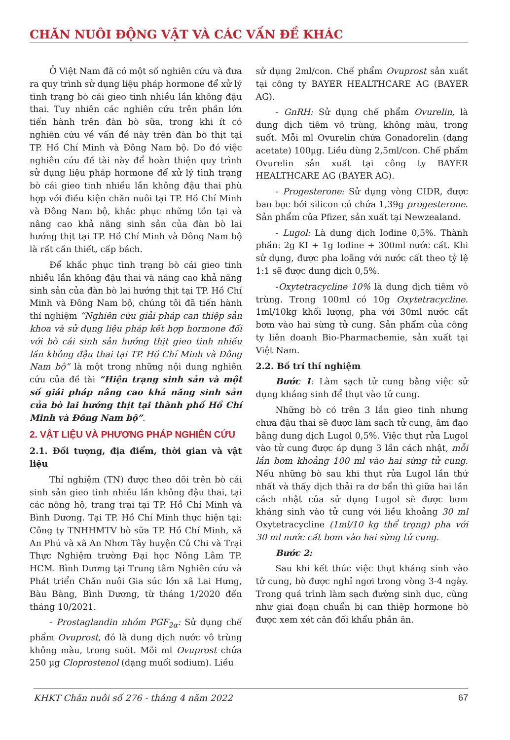CHĂN NUÔI ĐỘNG VẬT VÀ CÁC VẤN ĐỀ KHÁC
Ở Việt Nam đã có một số nghiên cứu và đưa ra quy trình sử dụng liệu pháp hormone để xử lý tình trạng bò cái gieo tinh nhiều lần không đậu thai. Tuy nhiên các nghiên cứu trên phần lớn tiến hành trên đàn bò sữa, trong khi ít có nghiên cứu về vấn đề này trên đàn bò thịt tại TP. Hồ Chí Minh và Đông Nam bộ. Do đó việc nghiên cứu đề tài này để hoàn thiện quy trình sử dụng liệu pháp hormone để xử lý tình trạng bò cái gieo tinh nhiều lần không đậu thai phù hợp với điều kiện chăn nuôi tại TP. Hồ Chí Minh và Đông Nam bộ, khắc phục những tồn tại và nâng cao khả năng sinh sản của đàn bò lai hướng thịt tại TP. Hồ Chí Minh và Đông Nam bộ là rất cần thiết, cấp bách.
Để khắc phục tình trạng bò cái gieo tinh nhiều lần không đậu thai và nâng cao khả năng sinh sản của đàn bò lai hướng thịt tại TP. Hồ Chí Minh và Đông Nam bộ, chúng tôi đã tiến hành thí nghiệm “Nghiên cứu giải pháp can thiệp sản khoa và sử dụng liệu pháp kết hợp hormone đối với bò cái sinh sản hướng thịt gieo tinh nhiều lần không đậu thai tại TP. Hồ Chí Minh và Đông Nam bộ” là một trong những nội dung nghiên cứu của đề tài “Hiện trạng sinh sản và một số giải pháp nâng cao khả năng sinh sản của bò lai hướng thịt tại thành phố Hồ Chí Minh và Đông Nam bộ”.
2. VẬT LIỆU VÀ PHƯƠNG PHÁP NGHIÊN CỨU
2.1. Đối tượng, địa điểm, thời gian và vật liệu
Thí nghiệm (TN) được theo dõi trên bò cái sinh sản gieo tinh nhiều lần không đậu thai, tại các nông hộ, trang trại tại TP. Hồ Chí Minh và Bình Dương. Tại TP. Hồ Chí Minh thực hiện tại: Công ty TNHHMTV bò sữa TP. Hồ Chí Minh, xã An Phú và xã An Nhơn Tây huyện Củ Chi và Trại Thực Nghiệm trường Đại học Nông Lâm TP. HCM. Bình Dương tại Trung tâm Nghiên cứu và Phát triển Chăn nuôi Gia súc lớn xã Lai Hưng, Bàu Bàng, Bình Dương, từ tháng 1/2020 đến tháng 10/2021.
- Prostaglandin nhóm PGF<sub>2α</sub>: Sử dụng chế phẩm Ovuprost, đó là dung dịch nước vô trùng không màu, trong suốt. Mỗi ml Ovuprost chứa 250 µg Cloprostenol (dạng muối sodium). Liều
sử dụng 2ml/con. Chế phẩm Ovuprost sản xuất tại công ty BAYER HEALTHCARE AG (BAYER AG).
- GnRH: Sử dụng chế phẩm Ovurelin, là dung dịch tiêm vô trùng, không màu, trong suốt. Mỗi ml Ovurelin chứa Gonadorelin (dạng acetate) 100µg. Liều dùng 2,5ml/con. Chế phẩm Ovurelin sản xuất tại công ty BAYER HEALTHCARE AG (BAYER AG).
- Progesterone: Sử dụng vòng CIDR, được bao bọc bởi silicon có chứa 1,39g progesterone. Sản phẩm của Pfizer, sản xuất tại Newzealand.
- Lugol: Là dung dịch Iodine 0,5%. Thành phần: 2g KI + 1g Iodine + 300ml nước cất. Khi sử dụng, được pha loãng với nước cất theo tỷ lệ 1:1 sẽ được dung dịch 0,5%.
-Oxytetracycline 10% là dung dịch tiêm vô trùng. Trong 100ml có 10g Oxytetracycline. 1ml/10kg khối lượng, pha với 30ml nước cất bơm vào hai sừng tử cung. Sản phẩm của công ty liên doanh Bio-Pharmachemie, sản xuất tại Việt Nam.
2.2. Bố trí thí nghiệm
Bước 1: Làm sạch tử cung bằng việc sử dụng kháng sinh để thụt vào tử cung.
Những bò có trên 3 lần gieo tinh nhưng chưa đậu thai sẽ được làm sạch tử cung, âm đạo bằng dung dịch Lugol 0,5%. Việc thụt rửa Lugol vào tử cung được áp dụng 3 lần cách nhật, mỗi lần bơm khoảng 100 ml vào hai sừng tử cung. Nếu những bò sau khi thụt rửa Lugol lần thứ nhất và thấy dịch thải ra dơ bẩn thì giữa hai lần cách nhật của sử dụng Lugol sẽ được bơm kháng sinh vào tử cung với liều khoảng 30 ml Oxytetracycline (1ml/10 kg thể trọng) pha với 30 ml nước cất bơm vào hai sừng tử cung.
Bước 2:
Sau khi kết thúc việc thụt kháng sinh vào tử cung, bò được nghỉ ngơi trong vòng 3-4 ngày. Trong quá trình làm sạch đường sinh dục, cũng như giai đoạn chuẩn bị can thiệp hormone bò được xem xét cân đối khẩu phần ăn.
KHKT Chăn nuôi số 276 - tháng 4 năm 2022 67